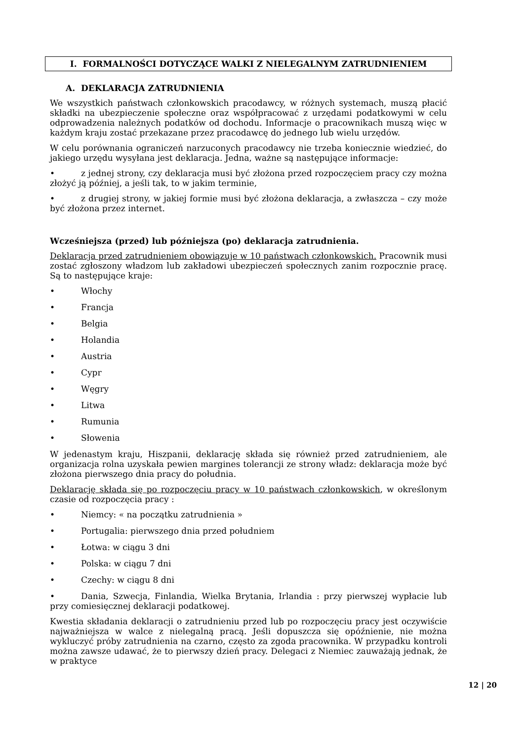I. FORMALNOŚCI DOTYCZĄCE WALKI Z NIELEGALNYM ZATRUDNIENIEM
A. DEKLARACJA ZATRUDNIENIA
We wszystkich państwach członkowskich pracodawcy, w różnych systemach, muszą płacić składki na ubezpieczenie społeczne oraz współpracować z urzędami podatkowymi w celu odprowadzenia należnych podatków od dochodu. Informacje o pracownikach muszą więc w każdym kraju zostać przekazane przez pracodawcę do jednego lub wielu urzędów.
W celu porównania ograniczeń narzuconych pracodawcy nie trzeba koniecznie wiedzieć, do jakiego urzędu wysyłana jest deklaracja. Jedna, ważne są następujące informacje:
• z jednej strony, czy deklaracja musi być złożona przed rozpoczęciem pracy czy można złożyć ją później, a jeśli tak, to w jakim terminie,
• z drugiej strony, w jakiej formie musi być złożona deklaracja, a zwłaszcza – czy może być złożona przez internet.
Wcześniejsza (przed) lub późniejsza (po) deklaracja zatrudnienia.
Deklaracja przed zatrudnieniem obowiązuje w 10 państwach członkowskich. Pracownik musi zostać zgłoszony władzom lub zakładowi ubezpieczeń społecznych zanim rozpocznie pracę. Są to następujące kraje:
• Włochy
• Francja
• Belgia
• Holandia
• Austria
• Cypr
• Węgry
• Litwa
• Rumunia
• Słowenia
W jedenastym kraju, Hiszpanii, deklarację składa się również przed zatrudnieniem, ale organizacja rolna uzyskała pewien margines tolerancji ze strony władz: deklaracja może być złożona pierwszego dnia pracy do południa.
Deklarację składa się po rozpoczęciu pracy w 10 państwach członkowskich, w określonym czasie od rozpoczęcia pracy :
• Niemcy: « na początku zatrudnienia »
• Portugalia: pierwszego dnia przed południem
• Łotwa: w ciągu 3 dni
• Polska: w ciągu 7 dni
• Czechy: w ciągu 8 dni
• Dania, Szwecja, Finlandia, Wielka Brytania, Irlandia : przy pierwszej wypłacie lub przy comiesięcznej deklaracji podatkowej.
Kwestia składania deklaracji o zatrudnieniu przed lub po rozpoczęciu pracy jest oczywiście najważniejsza w walce z nielegalną pracą. Jeśli dopuszcza się opóźnienie, nie można wykluczyć próby zatrudnienia na czarno, często za zgoda pracownika. W przypadku kontroli można zawsze udawać, że to pierwszy dzień pracy. Delegaci z Niemiec zauważają jednak, że w praktyce
12 | 20